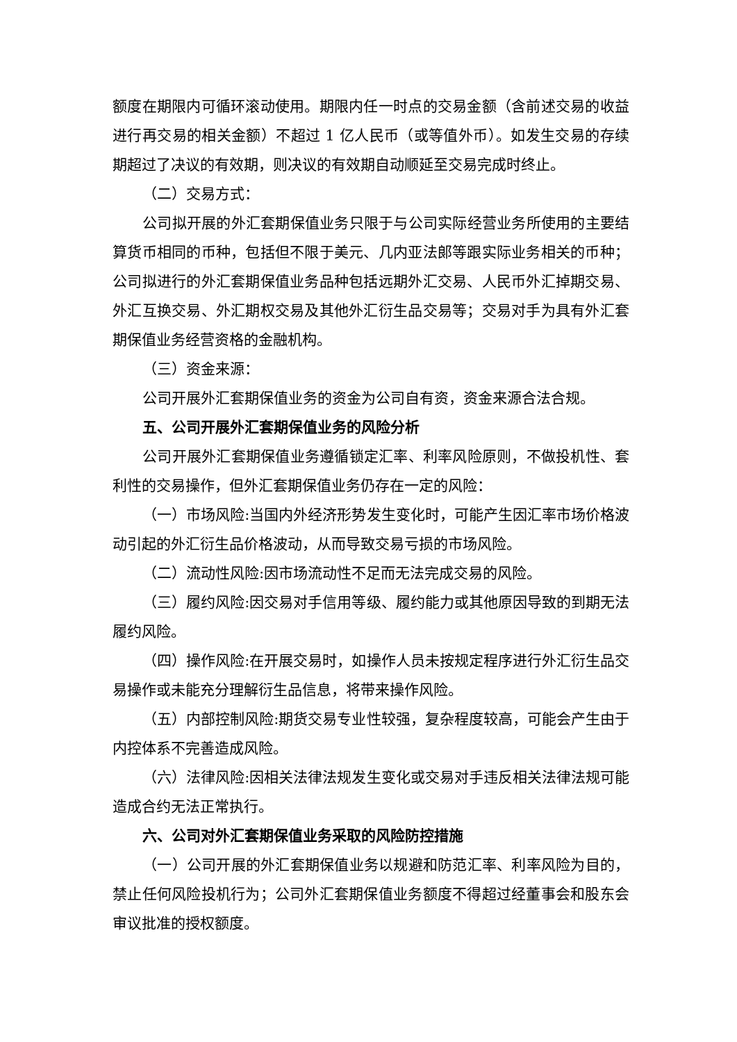额度在期限内可循环滚动使用。期限内任一时点的交易金额（含前述交易的收益进行再交易的相关金额）不超过 1 亿人民币（或等值外币）。如发生交易的存续期超过了决议的有效期，则决议的有效期自动顺延至交易完成时终止。
（二）交易方式：
公司拟开展的外汇套期保值业务只限于与公司实际经营业务所使用的主要结算货币相同的币种，包括但不限于美元、几内亚法郎等跟实际业务相关的币种；公司拟进行的外汇套期保值业务品种包括远期外汇交易、人民币外汇掉期交易、外汇互换交易、外汇期权交易及其他外汇衍生品交易等；交易对手为具有外汇套期保值业务经营资格的金融机构。
（三）资金来源：
公司开展外汇套期保值业务的资金为公司自有资，资金来源合法合规。
五、公司开展外汇套期保值业务的风险分析
公司开展外汇套期保值业务遵循锁定汇率、利率风险原则，不做投机性、套利性的交易操作，但外汇套期保值业务仍存在一定的风险：
（一）市场风险:当国内外经济形势发生变化时，可能产生因汇率市场价格波动引起的外汇衍生品价格波动，从而导致交易亏损的市场风险。
（二）流动性风险:因市场流动性不足而无法完成交易的风险。
（三）履约风险:因交易对手信用等级、履约能力或其他原因导致的到期无法履约风险。
（四）操作风险:在开展交易时，如操作人员未按规定程序进行外汇衍生品交易操作或未能充分理解衍生品信息，将带来操作风险。
（五）内部控制风险:期货交易专业性较强，复杂程度较高，可能会产生由于内控体系不完善造成风险。
（六）法律风险:因相关法律法规发生变化或交易对手违反相关法律法规可能造成合约无法正常执行。
六、公司对外汇套期保值业务采取的风险防控措施
（一）公司开展的外汇套期保值业务以规避和防范汇率、利率风险为目的，禁止任何风险投机行为；公司外汇套期保值业务额度不得超过经董事会和股东会审议批准的授权额度。